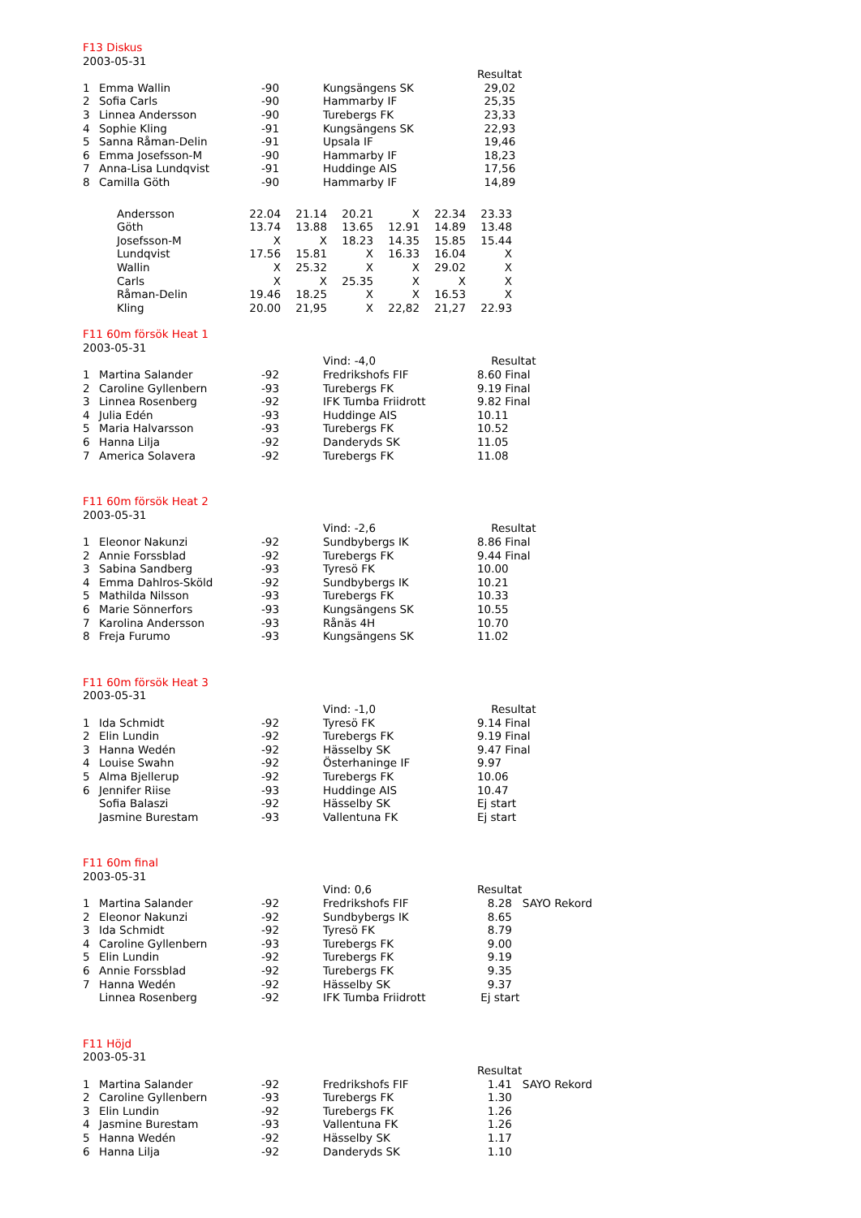F13 Diskus
2003-05-31
| | | | | Resultat |
| 1 | Emma Wallin | -90 | Kungsängens SK | 29,02 |
| 2 | Sofia Carls | -90 | Hammarby IF | 25,35 |
| 3 | Linnea Andersson | -90 | Turebergs FK | 23,33 |
| 4 | Sophie Kling | -91 | Kungsängens SK | 22,93 |
| 5 | Sanna Råman-Delin | -91 | Upsala IF | 19,46 |
| 6 | Emma Josefsson-M | -90 | Hammarby IF | 18,23 |
| 7 | Anna-Lisa Lundqvist | -91 | Huddinge AIS | 17,56 |
| 8 | Camilla Göth | -90 | Hammarby IF | 14,89 |
| Andersson | 22.04 | 21.14 | 20.21 | X | 22.34 | 23.33 |
| Göth | 13.74 | 13.88 | 13.65 | 12.91 | 14.89 | 13.48 |
| Josefsson-M | X | X | 18.23 | 14.35 | 15.85 | 15.44 |
| Lundqvist | 17.56 | 15.81 | X | 16.33 | 16.04 | X |
| Wallin | X | 25.32 | X | X | 29.02 | X |
| Carls | X | X | 25.35 | X | X | X |
| Råman-Delin | 19.46 | 18.25 | X | X | 16.53 | X |
| Kling | 20.00 | 21,95 | X | 22,82 | 21,27 | 22.93 |
F11 60m försök Heat 1
2003-05-31
| | | | Vind: -4,0 | Resultat |
| 1 | Martina Salander | -92 | Fredrikshofs FIF | 8.60 Final |
| 2 | Caroline Gyllenbern | -93 | Turebergs FK | 9.19 Final |
| 3 | Linnea Rosenberg | -92 | IFK Tumba Friidrott | 9.82 Final |
| 4 | Julia Edén | -93 | Huddinge AIS | 10.11 |
| 5 | Maria Halvarsson | -93 | Turebergs FK | 10.52 |
| 6 | Hanna Lilja | -92 | Danderyds SK | 11.05 |
| 7 | America Solavera | -92 | Turebergs FK | 11.08 |
F11 60m försök Heat 2
2003-05-31
| | | | Vind: -2,6 | Resultat |
| 1 | Eleonor Nakunzi | -92 | Sundbybergs IK | 8.86 Final |
| 2 | Annie Forssblad | -92 | Turebergs FK | 9.44 Final |
| 3 | Sabina Sandberg | -93 | Tyresö FK | 10.00 |
| 4 | Emma Dahlros-Sköld | -92 | Sundbybergs IK | 10.21 |
| 5 | Mathilda Nilsson | -93 | Turebergs FK | 10.33 |
| 6 | Marie Sönnerfors | -93 | Kungsängens SK | 10.55 |
| 7 | Karolina Andersson | -93 | Rånäs 4H | 10.70 |
| 8 | Freja Furumo | -93 | Kungsängens SK | 11.02 |
F11 60m försök Heat 3
2003-05-31
| | | | Vind: -1,0 | Resultat |
| 1 | Ida Schmidt | -92 | Tyresö FK | 9.14 Final |
| 2 | Elin Lundin | -92 | Turebergs FK | 9.19 Final |
| 3 | Hanna Wedén | -92 | Hässelby SK | 9.47 Final |
| 4 | Louise Swahn | -92 | Österhaninge IF | 9.97 |
| 5 | Alma Bjellerup | -92 | Turebergs FK | 10.06 |
| 6 | Jennifer Riise | -93 | Huddinge AIS | 10.47 |
| | Sofia Balaszi | -92 | Hässelby SK | Ej start |
| | Jasmine Burestam | -93 | Vallentuna FK | Ej start |
F11 60m final
2003-05-31
| | | | Vind: 0,6 | Resultat |
| 1 | Martina Salander | -92 | Fredrikshofs FIF | 8.28 SAYO Rekord |
| 2 | Eleonor Nakunzi | -92 | Sundbybergs IK | 8.65 |
| 3 | Ida Schmidt | -92 | Tyresö FK | 8.79 |
| 4 | Caroline Gyllenbern | -93 | Turebergs FK | 9.00 |
| 5 | Elin Lundin | -92 | Turebergs FK | 9.19 |
| 6 | Annie Forssblad | -92 | Turebergs FK | 9.35 |
| 7 | Hanna Wedén | -92 | Hässelby SK | 9.37 |
| | Linnea Rosenberg | -92 | IFK Tumba Friidrott | Ej start |
F11 Höjd
2003-05-31
| | | | | Resultat |
| 1 | Martina Salander | -92 | Fredrikshofs FIF | 1.41 SAYO Rekord |
| 2 | Caroline Gyllenbern | -93 | Turebergs FK | 1.30 |
| 3 | Elin Lundin | -92 | Turebergs FK | 1.26 |
| 4 | Jasmine Burestam | -93 | Vallentuna FK | 1.26 |
| 5 | Hanna Wedén | -92 | Hässelby SK | 1.17 |
| 6 | Hanna Lilja | -92 | Danderyds SK | 1.10 |